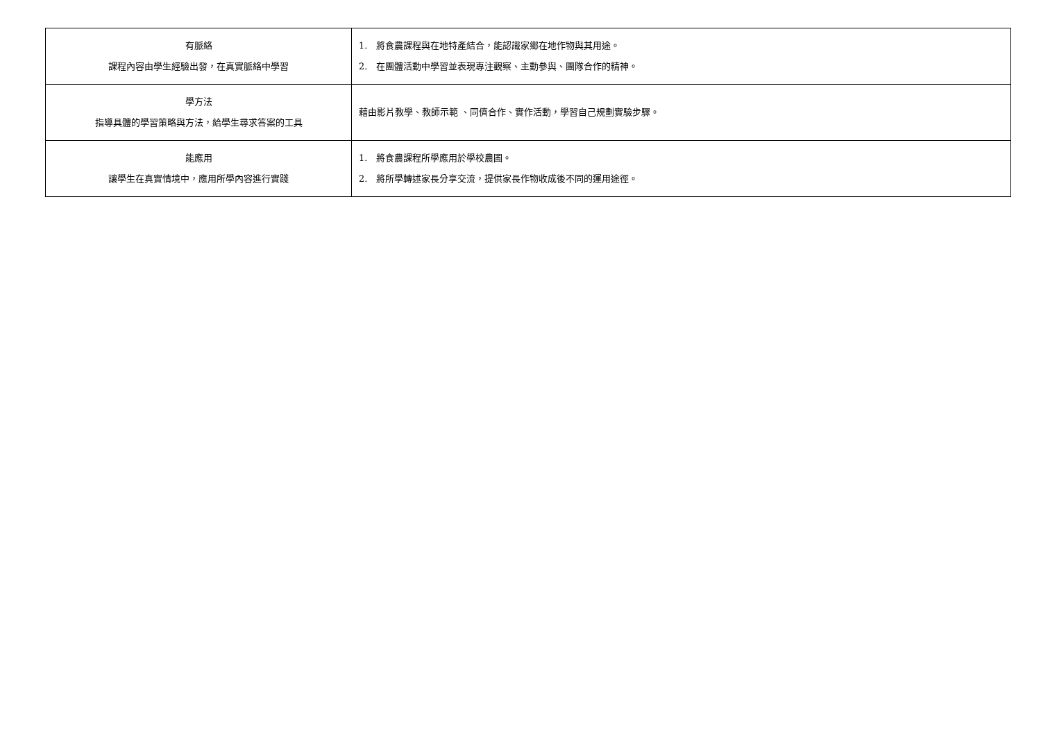| 有脈絡 課程內容由學生經驗出發，在真實脈絡中學習 | 1. 將食農課程與在地特產結合，能認識家鄉在地作物與其用途。 2. 在團體活動中學習並表現專注觀察、主動參與、團隊合作的精神。 |
| 學方法 指導具體的學習策略與方法，給學生尋求答案的工具 | 藉由影片教學、教師示範 、同儕合作、實作活動，學習自己規劃實驗步驟。 |
| 能應用 讓學生在真實情境中，應用所學內容進行實踐 | 1. 將食農課程所學應用於學校農圃。 2. 將所學轉述家長分享交流，提供家長作物收成後不同的運用途徑。 |